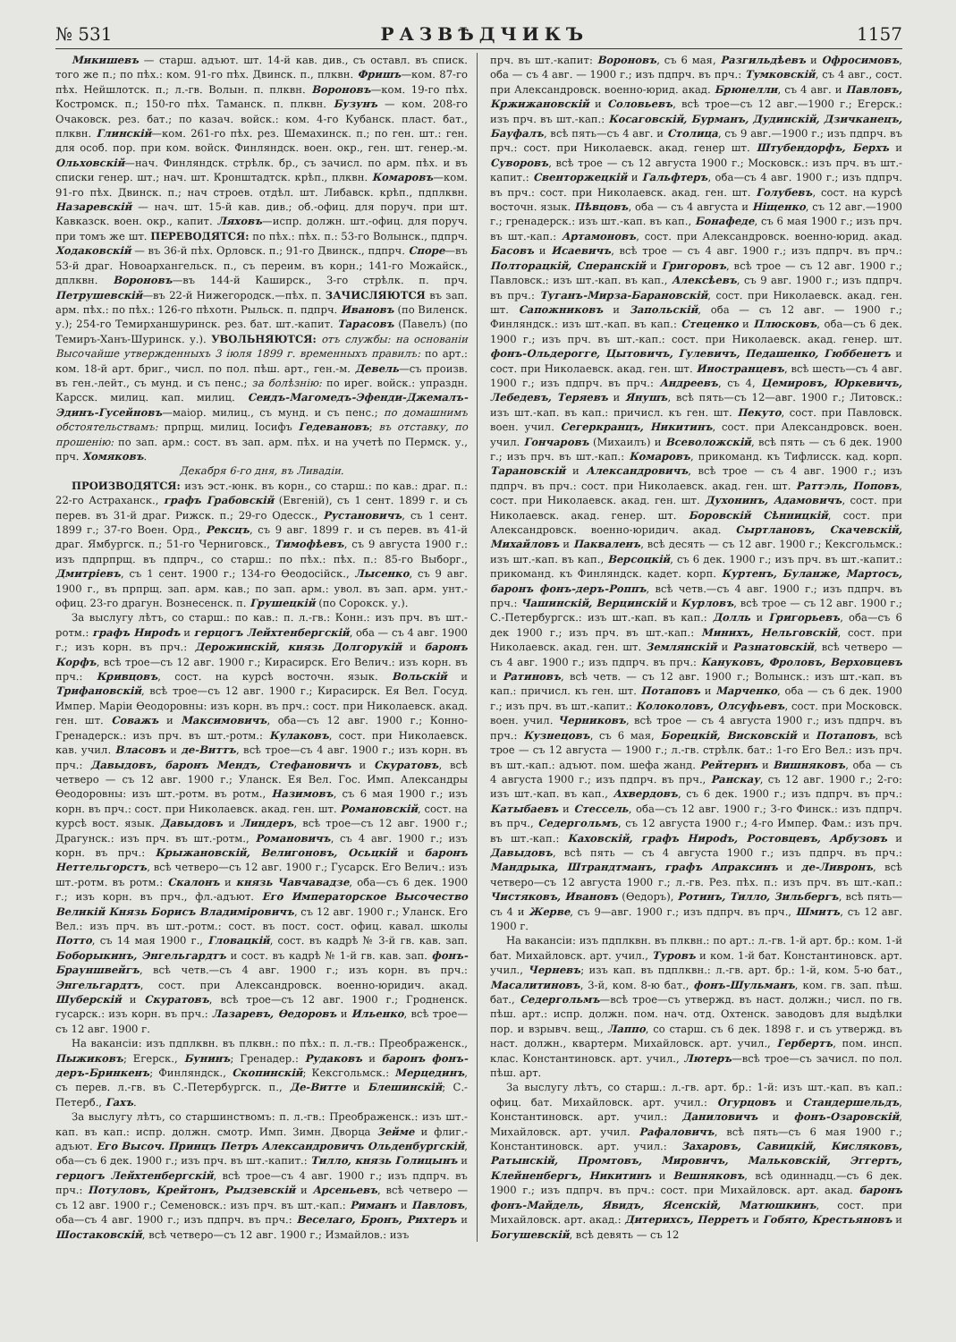№ 531 РАЗВѢДЧИКЪ 1157
Микишевъ — старш. адъют. шт. 14-й кав. див., съ оставл. въ списк. того же п.; по пѣх.: ком. 91-го пѣх. Двинск. п., плквн. Фришъ—ком. 87-го пѣх. Нейшлотск. п.; л.-гв. Волын. п. плквн. Вороновъ—ком. 19-го пѣх. Костромск. п.; 150-го пѣх. Таманск. п. плквн. Бузунъ — ком. 208-го Очаковск. рез. бат.; по казач. войск.: ком. 4-го Кубанск. пласт. бат., плквн. Глинскій—ком. 261-го пѣх. рез. Шемахинск. п.; по ген. шт.: ген. для особ. пор. при ком. войск. Финляндск. воен. окр., ген. шт. генер.-м. Ольховскій—нач. Финляндск. стрѣлк. бр., съ зачисл. по арм. пѣх. и въ списки генер. шт.; нач. шт. Кронштадтск. крѣп., плквн. Комаровъ—ком. 91-го пѣх. Двинск. п.; нач строев. отдѣл. шт. Либавск. крѣп., пдплквн. Назаревскій — нач. шт. 15-й кав. див.; об.-офиц. для поруч. при шт. Кавказск. воен. окр., капит. Ляховъ—испр. должн. шт.-офиц. для поруч. при томъ же шт. ПЕРЕВОДЯТСЯ: по пѣх.: пѣх. п.: 53-го Волынск., пдпрч. Ходаковскій — въ 36-й пѣх. Орловск. п.; 91-го Двинск., пдпрч. Споре—въ 53-й драг. Новоархангельск. п., съ переим. въ корн.; 141-го Можайск., дплквн. Вороновъ—въ 144-й Каширск., 3-го стрѣлк. п. прч. Петрушевскій—въ 22-й Нижегородск.—пѣх. п. ЗАЧИСЛЯЮТСЯ въ зап. арм. пѣх.: по пѣх.: 126-го пѣхотн. Рыльск. п. пдпрч. Ивановъ (по Виленск. у.); 254-го Темирханшуринск. рез. бат. шт.-капит. Тарасовъ (Павелъ) (по Темиръ-Ханъ-Шуринск. у.). УВОЛЬНЯЮТСЯ: отъ службы: на основаніи Высочайше утвержденныхъ 3 іюля 1899 г. временныхъ правилъ: по арт.: ком. 18-й арт. бриг., числ. по пол. пѣш. арт., ген.-м. Девель—съ произв. въ ген.-лейт., съ мунд. и съ пенс.; за болѣзнію: по ирег. войск.: упраздн. Карсск. милиц. кап. милиц. Сеидъ-Магомедъ-Эфенди-Джемалъ-Эдинъ-Гусейновъ—маіор. милиц., съ мунд. и съ пенс.; по домашнимъ обстоятельствамъ: прпрщ. милиц. Іосифъ Гедевановъ; въ отставку, по прошенію: по зап. арм.: сост. въ зап. арм. пѣх. и на учетѣ по Пермск. у., прч. Хомяковъ.
Декабря 6-го дня, въ Ливадіи.
ПРОИЗВОДЯТСЯ: изъ эст.-юнк. въ корн., со старш.: по кав.: драг. п.: 22-го Астраханск., графъ Грабовскій (Евгеній), съ 1 сент. 1899 г. и съ перев. въ 31-й драг. Рижск. п.; 29-го Одесск., Рустановичъ, съ 1 сент. 1899 г.; 37-го Воен. Орд., Рексцъ, съ 9 авг. 1899 г. и съ перев. въ 41-й драг. Ямбургск. п.; 51-го Черниговск., Тимофѣевъ, съ 9 августа 1900 г.: изъ пдпрпрщ. въ пдпрч., со старш.: по пѣх.: пѣх. п.: 85-го Выборг., Дмитріевъ, съ 1 сент. 1900 г.; 134-го Ѳеодосійск., Лысенко, съ 9 авг. 1900 г., въ прпрщ. зап. арм. кав.; по зап. арм.: увол. въ зап. арм. унт.-офиц. 23-го драгун. Вознесенск. п. Грушецкій (по Сорокск. у.).
За выслугу лѣтъ, со старш.: по кав.: п. л.-гв.: Конн.: изъ прч. въ шт.-ротм.: графъ Нироdъ и герцогъ Лейхтенбергскій, оба — съ 4 авг. 1900 г.; изъ корн. въ прч.: Дерожинскій, князь Долгорукій и баронъ Корфъ, всѣ трое—съ 12 авг. 1900 г.; Кирасирск. Его Велич.: изъ корн. въ прч.: Кривцовъ, сост. на курсѣ восточн. язык. Вольскій и Трифановскій, всѣ трое—съ 12 авг. 1900 г.; Кирасирск. Ея Вел. Госуд. Импер. Маріи Ѳеодоровны: изъ корн. въ прч.: сост. при Николаевск. акад. ген. шт. Соважъ и Максимовичъ, оба—съ 12 авг. 1900 г.; Конно-Гренадерск.: изъ прч. въ шт.-ротм.: Кулаковъ, сост. при Николаевск. кав. учил. Власовъ и де-Виттъ, всѣ трое—съ 4 авг. 1900 г.; изъ корн. въ прч.: Давыдовъ, баронъ Мендъ, Стефановичъ и Скуратовъ, всѣ четверо — съ 12 авг. 1900 г.; Уланск. Ея Вел. Гос. Имп. Александры Ѳеодоровны: изъ шт.-ротм. въ ротм., Назимовъ, съ 6 мая 1900 г.; изъ корн. въ прч.: сост. при Николаевск. акад. ген. шт. Романовскій, сост. на курсѣ вост. язык. Давыдовъ и Линдеръ, всѣ трое—съ 12 авг. 1900 г.; Драгунск.: изъ прч. въ шт.-ротм., Романовичъ, съ 4 авг. 1900 г.; изъ корн. въ прч.: Крыжановскій, Велигоновъ, Осьцкій и баронъ Неттельгорстъ, всѣ четверо—съ 12 авг. 1900 г.; Гусарск. Его Велич.: изъ шт.-ротм. въ ротм.: Скалонъ и князь Чавчавадзе, оба—съ 6 дек. 1900 г.; изъ корн. въ прч., фл.-адъют. Его Императорское Высочество Великій Князь Борисъ Владиміровичъ, съ 12 авг. 1900 г.; Уланск. Его Вел.: изъ прч. въ шт.-ротм.: сост. въ пост. сост. офиц. кавал. школы Потто, съ 14 мая 1900 г., Гловацкій, сост. въ кадрѣ № 3-й гв. кав. зап. Боборыкинъ, Энгельгардтъ и сост. въ кадрѣ № 1-й гв. кав. зап. фонъ-Брауншвейгъ, всѣ четв.—съ 4 авг. 1900 г.; изъ корн. въ прч.: Энгельгардтъ, сост. при Александровск. военно-юридич. акад. Шуберскій и Скуратовъ, всѣ трое—съ 12 авг. 1900 г.; Гродненск. гусарск.: изъ корн. въ прч.: Лазаревъ, Ѳедоровъ и Ильенко, всѣ трое—съ 12 авг. 1900 г.
На вакансіи: изъ пдплквн. въ плквн.: по пѣх.: п. л.-гв.: Преображенск., Пыжиковъ; Егерск., Бунинъ; Гренадер.: Рудаковъ и баронъ фонъ-деръ-Бринкенъ; Финляндск., Скопинскій; Кексгольмск.: Мерцединъ, съ перев. л.-гв. въ С.-Петербургск. п., Де-Витте и Блешинскій; С.-Петерб., Гахъ.
За выслугу лѣтъ, со старшинствомъ: п. л.-гв.: Преображенск.: изъ шт.-кап. въ кап.: испр. должн. смотр. Имп. Зимн. Дворца Зейме и флиг.-адъют. Его Высоч. Принцъ Петръ Александровичъ Ольденбургскій, оба—съ 6 дек. 1900 г.; изъ прч. въ шт.-капит.: Тилло, князь Голицынъ и герцогъ Лейхтенбергскій, всѣ трое—съ 4 авг. 1900 г.; изъ пдпрч. въ прч.: Потуловъ, Крейтонъ, Рыдзевскій и Арсеньевъ, всѣ четверо — съ 12 авг. 1900 г.; Семеновск.: изъ прч. въ шт.-кап.: Риманъ и Павловъ, оба—съ 4 авг. 1900 г.; изъ пдпрч. въ прч.: Веселаго, Бронъ, Рихтеръ и Шостаковскій, всѣ четверо—съ 12 авг. 1900 г.; Измайлов.: изъ
прч. въ шт.-капит: Вороновъ, съ 6 мая, Разгильдѣевъ и Офросимовъ, оба — съ 4 авг. — 1900 г.; изъ пдпрч. въ прч.: Тумковскій, съ 4 авг., сост. при Александровск. военно-юрид. акад. Брюнелли, съ 4 авг. и Павловъ, Кржижановскій и Соловьевъ, всѣ трое—съ 12 авг.—1900 г.; Егерск.: изъ прч. въ шт.-кап.: Косаговскій, Бурманъ, Дудинскій, Дзичканецъ, Бауфалъ, всѣ пять—съ 4 авг. и Столица, съ 9 авг.—1900 г.; изъ пдпрч. въ прч.: сост. при Николаевск. акад. генер шт. Штубендорфъ, Берхъ и Суворовъ, всѣ трое — съ 12 августа 1900 г.; Московск.: изъ прч. въ шт.-капит.: Свенторжецкій и Гальфтеръ, оба—съ 4 авг. 1900 г.; изъ пдпрч. въ прч.: сост. при Николаевск. акад. ген. шт. Голубевъ, сост. на курсѣ восточн. язык. Пѣвцовъ, оба — съ 4 августа и Ніщенко, съ 12 авг.—1900 г.; гренадерск.: изъ шт.-кап. въ кап., Бонафеде, съ 6 мая 1900 г.; изъ прч. въ шт.-кап.: Артамоновъ, сост. при Александровск. военно-юрид. акад. Басовъ и Исаевичъ, всѣ трое — съ 4 авг. 1900 г.; изъ пдпрч. въ прч.: Полторацкій, Сперанскій и Григоровъ, всѣ трое — съ 12 авг. 1900 г.; Павловск.: изъ шт.-кап. въ кап., Алексѣевъ, съ 9 авг. 1900 г.; изъ пдпрч. въ прч.: Туганъ-Мирза-Барановскій, сост. при Николаевск. акад. ген. шт. Сапожниковъ и Запольскій, оба — съ 12 авг. — 1900 г.; Финляндск.: изъ шт.-кап. въ кап.: Стеценко и Плюсковъ, оба—съ 6 дек. 1900 г.; изъ прч. въ шт.-кап.: сост. при Николаевск. акад. генер. шт. фонъ-Ольдерогге, Цытовичъ, Гулевичъ, Педашенко, Гюббенетъ и сост. при Николаевск. акад. ген. шт. Иностранцевъ, всѣ шесть—съ 4 авг. 1900 г.; изъ пдпрч. въ прч.: Андреевъ, съ 4, Цемировъ, Юркевичъ, Лебедевъ, Теряевъ и Янушъ, всѣ пять—съ 12—авг. 1900 г.; Литовск.: изъ шт.-кап. въ кап.: причисл. къ ген. шт. Пекуто, сост. при Павловск. воен. учил. Сегеркранцъ, Никитинъ, сост. при Александровск. воен. учил. Гончаровъ (Михаилъ) и Всеволожскій, всѣ пять — съ 6 дек. 1900 г.; изъ прч. въ шт.-кап.: Комаровъ, прикоманд. къ Тифлисск. кад. корп. Тарановскій и Александровичъ, всѣ трое — съ 4 авг. 1900 г.; изъ пдпрч. въ прч.: сост. при Николаевск. акад. ген. шт. Раттэль, Поповъ, сост. при Николаевск. акад. ген. шт. Духонинъ, Адамовичъ, сост. при Николаевск. акад. генер. шт. Боровскій Сѣнницкій, сост. при Александровск. военно-юридич. акад. Сыртлановъ, Скачевскій, Михайловъ и Пакваленъ, всѣ десять — съ 12 авг. 1900 г.; Кексгольмск.: изъ шт.-кап. въ кап., Версоцкій, съ 6 дек. 1900 г.; изъ прч. въ шт.-капит.: прикоманд. къ Финляндск. кадет. корп. Куртенъ, Буланже, Мартосъ, баронъ фонъ-деръ-Роппъ, всѣ четв.—съ 4 авг. 1900 г.; изъ пдпрч. въ прч.: Чашинскій, Верцинскій и Курловъ, всѣ трое — съ 12 авг. 1900 г.; С.-Петербургск.: изъ шт.-кап. въ кап.: Долль и Григорьевъ, оба—съ 6 дек 1900 г.; изъ прч. въ шт.-кап.: Минихъ, Нельговскій, сост. при Николаевск. акад. ген. шт. Землянскій и Разнатовскій, всѣ четверо — съ 4 авг. 1900 г.; изъ пдпрч. въ прч.: Кануковъ, Фроловъ, Верховцевъ и Ратиновъ, всѣ четв. — съ 12 авг. 1900 г.; Волынск.: изъ шт.-кап. въ кап.: причисл. къ ген. шт. Потаповъ и Марченко, оба — съ 6 дек. 1900 г.; изъ прч. въ шт.-капит.: Колоколовъ, Олсуфьевъ, сост. при Московск. воен. учил. Черниковъ, всѣ трое — съ 4 августа 1900 г.; изъ пдпрч. въ прч.: Кузнецовъ, съ 6 мая, Борецкій, Висковскій и Потаповъ, всѣ трое — съ 12 августа — 1900 г.; л.-гв. стрѣлк. бат.: 1-го Его Вел.: изъ прч. въ шт.-кап.: адъют. пом. шефа жанд. Рейтернъ и Вишняковъ, оба — съ 4 августа 1900 г.; изъ пдпрч. въ прч., Ранскау, съ 12 авг. 1900 г.; 2-го: изъ шт.-кап. въ кап., Ахвердовъ, съ 6 дек. 1900 г.; изъ пдпрч. въ прч.: Катыбаевъ и Стессель, оба—съ 12 авг. 1900 г.; 3-го Финск.: изъ пдпрч. въ прч., Седергольмъ, съ 12 августа 1900 г.; 4-го Импер. Фам.: изъ прч. въ шт.-кап.: Каховскій, графъ Нироdъ, Ростовцевъ, Арбузовъ и Давыдовъ, всѣ пять — съ 4 августа 1900 г.; изъ пдпрч. въ прч.: Мандрыка, Штрандтманъ, графъ Апраксинъ и де-Ливронъ, всѣ четверо—съ 12 августа 1900 г.; л.-гв. Рез. пѣх. п.: изъ прч. въ шт.-кап.: Чистяковъ, Ивановъ (Ѳедоръ), Ротинъ, Тилло, Зильбергъ, всѣ пять—съ 4 и Жерве, съ 9—авг. 1900 г.; изъ пдпрч. въ прч., Шмитъ, съ 12 авг. 1900 г.
На вакансіи: изъ пдплквн. въ плквн.: по арт.: л.-гв. 1-й арт. бр.: ком. 1-й бат. Михайловск. арт. учил., Туровъ и ком. 1-й бат. Константиновск. арт. учил., Черневъ; изъ кап. въ пдплквн.: л.-гв. арт. бр.: 1-й, ком. 5-ю бат., Масалитиновъ, 3-й, ком. 8-ю бат., фонъ-Шульманъ, ком. гв. зап. пѣш. бат., Седергольмъ—всѣ трое—съ утвержд. въ наст. должн.; числ. по гв. пѣш. арт.: испр. должн. пом. нач. отд. Охтенск. заводовъ для выдѣлки пор. и взрывч. вещ., Лаппо, со старш. съ 6 дек. 1898 г. и съ утвержд. въ наст. должн., квартерм. Михайловск. арт. учил., Гербертъ, пом. инсп. клас. Константиновск. арт. учил., Лютеръ—всѣ трое—съ зачисл. по пол. пѣш. арт.
За выслугу лѣтъ, со старш.: л.-гв. арт. бр.: 1-й: изъ шт.-кап. въ кап.: офиц. бат. Михайловск. арт. учил.: Огурцовъ и Стандершельдъ, Константиновск. арт. учил.: Даниловичъ и фонъ-Озаровскій, Михайловск. арт. учил. Рафаловичъ, всѣ пять—съ 6 мая 1900 г.; Константиновск. арт. учил.: Захаровъ, Савицкій, Кисляковъ, Ратынскій, Промтовъ, Мировичъ, Мальковскій, Эггертъ, Клейненбергъ, Никитинъ и Вешняковъ, всѣ одиннадц.—съ 6 дек. 1900 г.; изъ пдпрч. въ прч.: сост. при Михайловск. арт. акад. баронъ фонъ-Майдель, Явидъ, Ясенскій, Матюшкинъ, сост. при Михайловск. арт. акад.: Дитерихсъ, Перретъ и Гобято, Крестьяновъ и Богушевскій, всѣ девять — съ 12